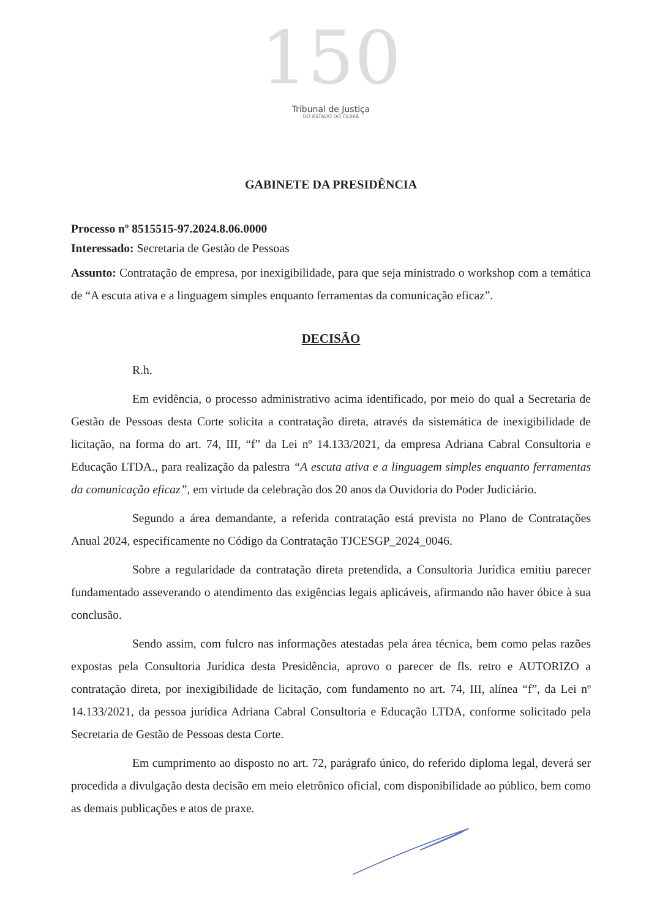150
Tribunal de Justiça
DO ESTADO DO CEARÁ
GABINETE DA PRESIDÊNCIA
Processo nº 8515515-97.2024.8.06.0000
Interessado: Secretaria de Gestão de Pessoas
Assunto: Contratação de empresa, por inexigibilidade, para que seja ministrado o workshop com a temática de “A escuta ativa e a linguagem simples enquanto ferramentas da comunicação eficaz”.
DECISÃO
R.h.
Em evidência, o processo administrativo acima identificado, por meio do qual a Secretaria de Gestão de Pessoas desta Corte solicita a contratação direta, através da sistemática de inexigibilidade de licitação, na forma do art. 74, III, “f” da Lei nº 14.133/2021, da empresa Adriana Cabral Consultoria e Educação LTDA., para realização da palestra “A escuta ativa e a linguagem simples enquanto ferramentas da comunicação eficaz”, em virtude da celebração dos 20 anos da Ouvidoria do Poder Judiciário.
Segundo a área demandante, a referida contratação está prevista no Plano de Contratações Anual 2024, especificamente no Código da Contratação TJCESGP_2024_0046.
Sobre a regularidade da contratação direta pretendida, a Consultoria Jurídica emitiu parecer fundamentado asseverando o atendimento das exigências legais aplicáveis, afirmando não haver óbice à sua conclusão.
Sendo assim, com fulcro nas informações atestadas pela área técnica, bem como pelas razões expostas pela Consultoria Jurídica desta Presidência, aprovo o parecer de fls. retro e AUTORIZO a contratação direta, por inexigibilidade de licitação, com fundamento no art. 74, III, alínea “f”, da Lei nº 14.133/2021, da pessoa jurídica Adriana Cabral Consultoria e Educação LTDA, conforme solicitado pela Secretaria de Gestão de Pessoas desta Corte.
Em cumprimento ao disposto no art. 72, parágrafo único, do referido diploma legal, deverá ser procedida a divulgação desta decisão em meio eletrônico oficial, com disponibilidade ao público, bem como as demais publicações e atos de praxe.